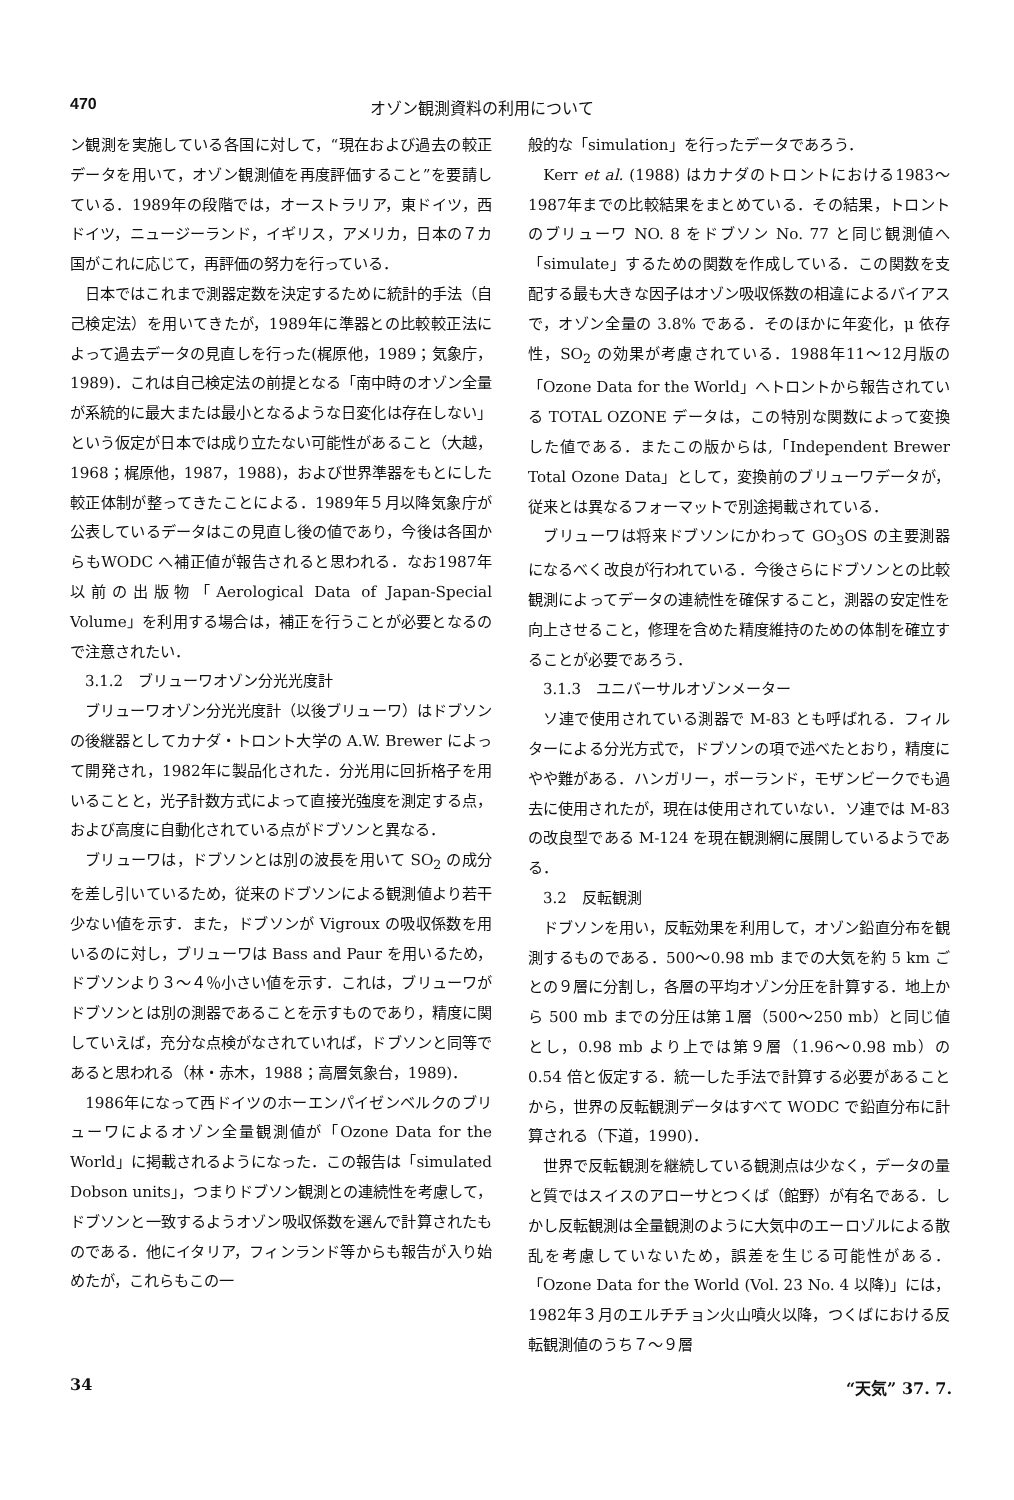470 オゾン観測資料の利用について
ン観測を実施している各国に対して，“現在および過去の較正データを用いて，オゾン観測値を再度評価すること”を要請している．1989年の段階では，オーストラリア，東ドイツ，西ドイツ，ニュージーランド，イギリス，アメリカ，日本の７カ国がこれに応じて，再評価の努力を行っている．
日本ではこれまで測器定数を決定するために統計的手法（自己検定法）を用いてきたが，1989年に準器との比較較正法によって過去データの見直しを行った(梶原他，1989；気象庁，1989)．これは自己検定法の前提となる「南中時のオゾン全量が系統的に最大または最小となるような日変化は存在しない」という仮定が日本では成り立たない可能性があること（大越，1968；梶原他，1987，1988)，および世界準器をもとにした較正体制が整ってきたことによる．1989年５月以降気象庁が公表しているデータはこの見直し後の値であり，今後は各国からもWODC へ補正値が報告されると思われる．なお1987年以前の出版物「Aerological Data of Japan-Special Volume」を利用する場合は，補正を行うことが必要となるので注意されたい．
3.1.2　ブリューワオゾン分光光度計
ブリューワオゾン分光光度計（以後ブリューワ）はドブソンの後継器としてカナダ・トロント大学の A.W. Brewer によって開発され，1982年に製品化された．分光用に回折格子を用いることと，光子計数方式によって直接光強度を測定する点，および高度に自動化されている点がドブソンと異なる．
ブリューワは，ドブソンとは別の波長を用いて SO<sub>2</sub> の成分を差し引いているため，従来のドブソンによる観測値より若干少ない値を示す．また，ドブソンが Vigroux の吸収係数を用いるのに対し，ブリューワは Bass and Paur を用いるため，ドブソンより３～４％小さい値を示す．これは，ブリューワがドブソンとは別の測器であることを示すものであり，精度に関していえば，充分な点検がなされていれば，ドブソンと同等であると思われる（林・赤木，1988；高層気象台，1989)．
1986年になって西ドイツのホーエンパイゼンベルクのブリューワによるオゾン全量観測値が「Ozone Data for the World」に掲載されるようになった．この報告は「simulated Dobson units」，つまりドブソン観測との連続性を考慮して，ドブソンと一致するようオゾン吸収係数を選んで計算されたものである．他にイタリア，フィンランド等からも報告が入り始めたが，これらもこの一
般的な「simulation」を行ったデータであろう．
Kerr et al. (1988) はカナダのトロントにおける1983～1987年までの比較結果をまとめている．その結果，トロントのブリューワ NO. 8 をドブソン No. 77 と同じ観測値へ「simulate」するための関数を作成している．この関数を支配する最も大きな因子はオゾン吸収係数の相違によるバイアスで，オゾン全量の 3.8% である．そのほかに年変化，μ 依存性，SO<sub>2</sub> の効果が考慮されている．1988年11～12月版の「Ozone Data for the World」へトロントから報告されている TOTAL OZONE データは，この特別な関数によって変換した値である．またこの版からは,「Independent Brewer Total Ozone Data」として，変換前のブリューワデータが，従来とは異なるフォーマットで別途掲載されている．
ブリューワは将来ドブソンにかわって GO<sub>3</sub>OS の主要測器になるべく改良が行われている．今後さらにドブソンとの比較観測によってデータの連続性を確保すること，測器の安定性を向上させること，修理を含めた精度維持のための体制を確立することが必要であろう．
3.1.3　ユニバーサルオゾンメーター
ソ連で使用されている測器で M-83 とも呼ばれる．フィルターによる分光方式で，ドブソンの項で述べたとおり，精度にやや難がある．ハンガリー，ポーランド，モザンビークでも過去に使用されたが，現在は使用されていない．ソ連では M-83 の改良型である M-124 を現在観測網に展開しているようである．
3.2　反転観測
ドブソンを用い，反転効果を利用して，オゾン鉛直分布を観測するものである．500～0.98 mb までの大気を約 5 km ごとの９層に分割し，各層の平均オゾン分圧を計算する．地上から 500 mb までの分圧は第１層（500～250 mb）と同じ値とし，0.98 mb より上では第９層（1.96～0.98 mb）の 0.54 倍と仮定する．統一した手法で計算する必要があることから，世界の反転観測データはすべて WODC で鉛直分布に計算される（下道，1990)．
世界で反転観測を継続している観測点は少なく，データの量と質ではスイスのアローサとつくば（館野）が有名である．しかし反転観測は全量観測のように大気中のエーロゾルによる散乱を考慮していないため，誤差を生じる可能性がある．「Ozone Data for the World (Vol. 23 No. 4 以降)」には，1982年３月のエルチチョン火山噴火以降，つくばにおける反転観測値のうち７～９層
34 “天気” 37. 7.